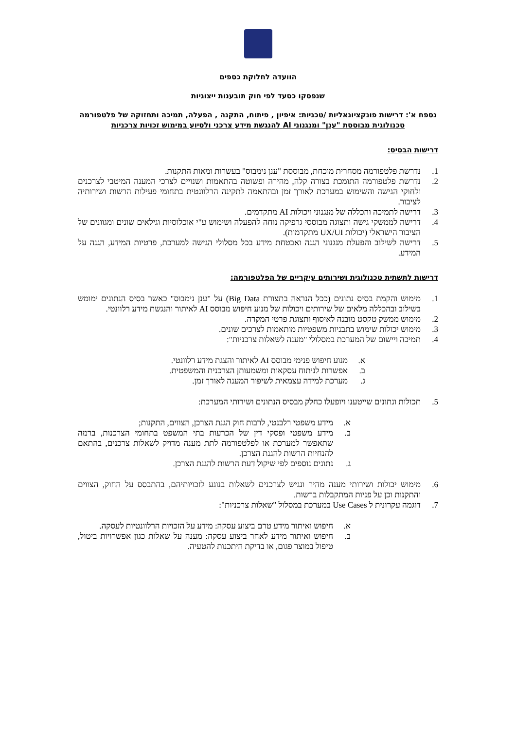הוועדה לחלוקת כספים
שנפסקו כסעד לפי חוק תובענות ייצוגיות
נספח א': דרישות פונקציונאליות /טכניות: איפיון , פיתוח, התקנה , הפעלה, תמיכה ותחזוקה של פלטפורמה טכנולוגית מבוססת "ענן" ומנגנוני AI להנגשת מידע צרכני ולסיוע במימוש זכויות צרכניות
דרישות הבסיס:
1. נדרשת פלטפורמה מסחרית מוכחת, מבוססת "ענן נימבוס" בעשרות ומאות התקנות.
2. נדרשת פלטפורמה התומכת בצורה קלה, מהירה ופשוטה בהתאמות ושנויים לצרכי המענה המיטבי לצרכנים ולחוקי הגישה והשימוש במערכת לאורך זמן ובהתאמה לתקינה הרלוונטית בתחומי פעילות הרשות ושירותיה לציבור.
3. דרישה לתמיכה והכללה של מנגנוני ויכולות AI מתקדמים.
4. דרישה לממשקי גישה ותצוגה מבוססי גרפיקה נוחה להפעלה ושימוש ע"י אוכלוסיות וגילאים שונים ומגוונים של הציבור הישראלי (יכולות UX/UI מתקדמות).
5. דרישה לשילוב והפעלת מנגנוני הגנה ואבטחת מידע בכל מסלולי הגישה למערכת, פרטיות המידע, הגנה על המידע.
דרישות לתשתית טכנולוגית ושירותים עיקריים של הפלטפורמה:
1. מימוש והקמת בסיס נתונים (ככל הנראה בתצורת Big Data) על "ענן נימבוס" כאשר בסיס הנתונים ימומש בשילוב ובהכללה מלאים של שירותים ויכולות של מנוע חיפוש מבוסס AI לאיתור והנגשת מידע רלוונטי.
2. מימוש ממשק טקסט מובנה לאיסוף ותצוגת פרטי המקרה.
3. מימוש יכולות שימוש בתבניות משפטיות מותאמות לצרכים שונים.
4. תמיכה ויישום של המערכת במסלולי "מענה לשאלות צרכניות":
א. מנוע חיפוש פנימי מבוסס AI לאיתור והצגת מידע רלוונטי.
ב. אפשרות לניתוח עסקאות ומשמעותן הצרכנית והמשפטית.
ג. מערכת למידה עצמאית לשיפור המענה לאורך זמן.
5. תכולות ונתונים שייטענו ויופעלו כחלק מבסיס הנתונים ושירותי המערכת:
א. מידע משפטי רלבנטי, לרבות חוק הגנת הצרכן, הצווים, התקנות;
ב. מידע משפטי ופסקי דין של הכרעות בתי המשפט בתחומי הצרכנות, ברמה שתאפשר למערכת או לפלטפורמה לתת מענה מדויק לשאלות צרכנים, בהתאם להנחיות הרשות להגנת הצרכן.
ג. נתונים נוספים לפי שיקול דעת הרשות להגנת הצרכן.
6. מימוש יכולות ושירותי מענה מהיר ונגיש לצרכנים לשאלות בנוגע לזכויותיהם, בהתבסס על החוק, הצווים והתקנות וכן על פניות המתקבלות ברשות.
7. דוגמה עקרונית ל Use Cases במערכת במסלול "שאלות צרכניות":
א. חיפוש ואיתור מידע טרם ביצוע עסקה: מידע על הזכויות הרלוונטיות לעסקה.
ב. חיפוש ואיתור מידע לאחר ביצוע עסקה: מענה על שאלות כגון אפשרויות ביטול, טיפול במוצר פגום, או בדיקת היתכנות להטעיה.